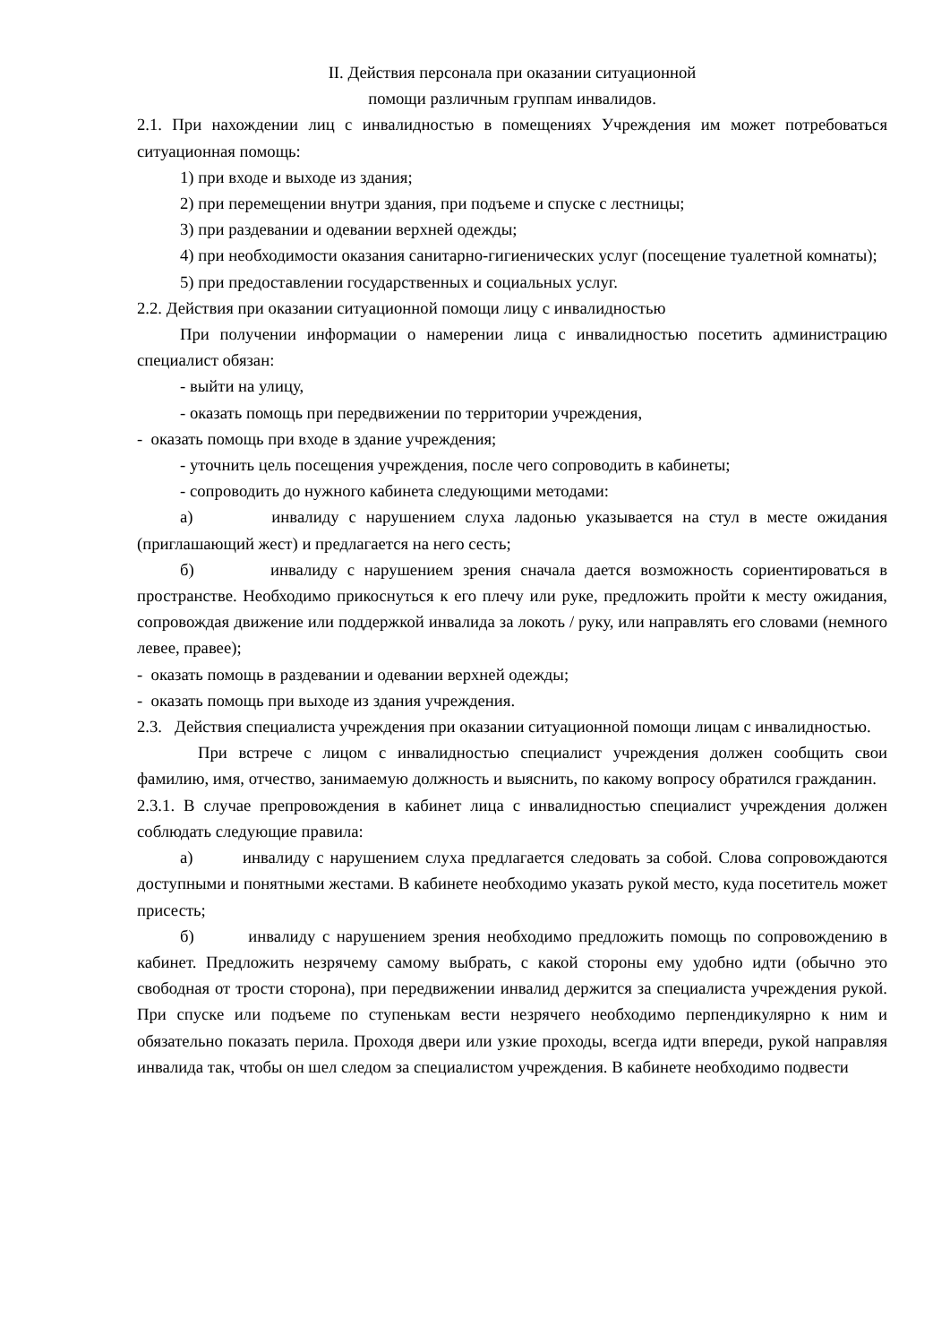II. Действия персонала при оказании ситуационной
помощи различным группам инвалидов.
2.1. При нахождении лиц с инвалидностью в помещениях Учреждения им может потребоваться ситуационная помощь:
1) при входе и выходе из здания;
2) при перемещении внутри здания, при подъеме и спуске с лестницы;
3) при раздевании и одевании верхней одежды;
4) при необходимости оказания санитарно-гигиенических услуг (посещение туалетной комнаты);
5) при предоставлении государственных и социальных услуг.
2.2. Действия при оказании ситуационной помощи лицу с инвалидностью
При получении информации о намерении лица с инвалидностью посетить администрацию специалист обязан:
- выйти на улицу,
- оказать помощь при передвижении по территории учреждения,
- оказать помощь при входе в здание учреждения;
- уточнить цель посещения учреждения, после чего сопроводить в кабинеты;
- сопроводить до нужного кабинета следующими методами:
а) инвалиду с нарушением слуха ладонью указывается на стул в месте ожидания (приглашающий жест) и предлагается на него сесть;
б) инвалиду с нарушением зрения сначала дается возможность сориентироваться в пространстве. Необходимо прикоснуться к его плечу или руке, предложить пройти к месту ожидания, сопровождая движение или поддержкой инвалида за локоть / руку, или направлять его словами (немного левее, правее);
- оказать помощь в раздевании и одевании верхней одежды;
- оказать помощь при выходе из здания учреждения.
2.3. Действия специалиста учреждения при оказании ситуационной помощи лицам с инвалидностью.
При встрече с лицом с инвалидностью специалист учреждения должен сообщить свои фамилию, имя, отчество, занимаемую должность и выяснить, по какому вопросу обратился гражданин.
2.3.1. В случае препровождения в кабинет лица с инвалидностью специалист учреждения должен соблюдать следующие правила:
а) инвалиду с нарушением слуха предлагается следовать за собой. Слова сопровождаются доступными и понятными жестами. В кабинете необходимо указать рукой место, куда посетитель может присесть;
б) инвалиду с нарушением зрения необходимо предложить помощь по сопровождению в кабинет. Предложить незрячему самому выбрать, с какой стороны ему удобно идти (обычно это свободная от трости сторона), при передвижении инвалид держится за специалиста учреждения рукой. При спуске или подъеме по ступенькам вести незрячего необходимо перпендикулярно к ним и обязательно показать перила. Проходя двери или узкие проходы, всегда идти впереди, рукой направляя инвалида так, чтобы он шел следом за специалистом учреждения. В кабинете необходимо подвести